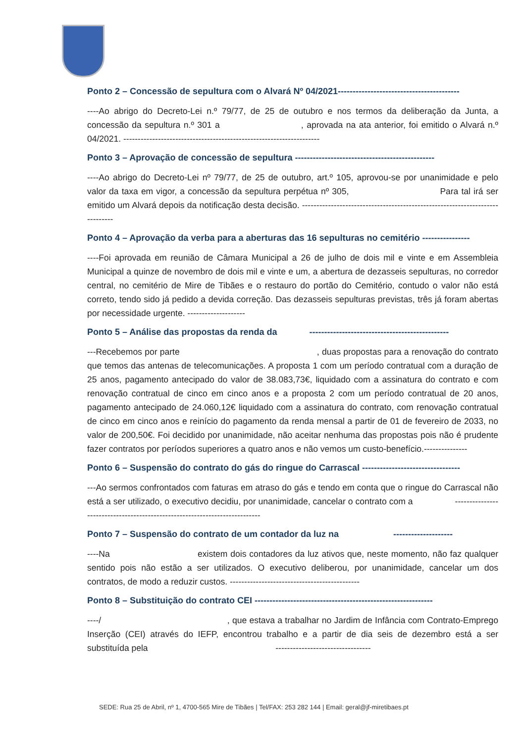Ponto 2 – Concessão de sepultura com o Alvará Nº 04/2021-----------------------------------------
----Ao abrigo do Decreto-Lei n.º 79/77, de 25 de outubro e nos termos da deliberação da Junta, a concessão da sepultura n.º 301 a , aprovada na ata anterior, foi emitido o Alvará n.º 04/2021. --------------------------------------------------------------------
Ponto 3 – Aprovação de concessão de sepultura -----------------------------------------------
----Ao abrigo do Decreto-Lei nº 79/77, de 25 de outubro, art.º 105, aprovou-se por unanimidade e pelo valor da taxa em vigor, a concessão da sepultura perpétua nº 305, Para tal irá ser emitido um Alvará depois da notificação desta decisão. -----------------------------------------------------------------------------
Ponto 4 – Aprovação da verba para a aberturas das 16 sepulturas no cemitério ----------------
----Foi aprovada em reunião de Câmara Municipal a 26 de julho de dois mil e vinte e em Assembleia Municipal a quinze de novembro de dois mil e vinte e um, a abertura de dezasseis sepulturas, no corredor central, no cemitério de Mire de Tibães e o restauro do portão do Cemitério, contudo o valor não está correto, tendo sido já pedido a devida correção. Das dezasseis sepulturas previstas, três já foram abertas por necessidade urgente. --------------------
Ponto 5 – Análise das propostas da renda da -----------------------------------------------
---Recebemos por parte , duas propostas para a renovação do contrato que temos das antenas de telecomunicações. A proposta 1 com um período contratual com a duração de 25 anos, pagamento antecipado do valor de 38.083,73€, liquidado com a assinatura do contrato e com renovação contratual de cinco em cinco anos e a proposta 2 com um período contratual de 20 anos, pagamento antecipado de 24.060,12€ liquidado com a assinatura do contrato, com renovação contratual de cinco em cinco anos e reinício do pagamento da renda mensal a partir de 01 de fevereiro de 2033, no valor de 200,50€. Foi decidido por unanimidade, não aceitar nenhuma das propostas pois não é prudente fazer contratos por períodos superiores a quatro anos e não vemos um custo-benefício.---------------
Ponto 6 – Suspensão do contrato do gás do ringue do Carrascal ---------------------------------
---Ao sermos confrontados com faturas em atraso do gás e tendo em conta que o ringue do Carrascal não está a ser utilizado, o executivo decidiu, por unanimidade, cancelar o contrato com a ---------------------------------------------------------------------------
Ponto 7 – Suspensão do contrato de um contador da luz na --------------------
----Na existem dois contadores da luz ativos que, neste momento, não faz qualquer sentido pois não estão a ser utilizados. O executivo deliberou, por unanimidade, cancelar um dos contratos, de modo a reduzir custos. ---------------------------------------------
Ponto 8 – Substituição do contrato CEI ------------------------------------------------------------
----/ , que estava a trabalhar no Jardim de Infância com Contrato-Emprego Inserção (CEI) através do IEFP, encontrou trabalho e a partir de dia seis de dezembro está a ser substituída pela ---------------------------------
SEDE: Rua 25 de Abril, nº 1, 4700-565 Mire de Tibães | Tel/FAX: 253 282 144 | Email: geral@jf-miretibaes.pt